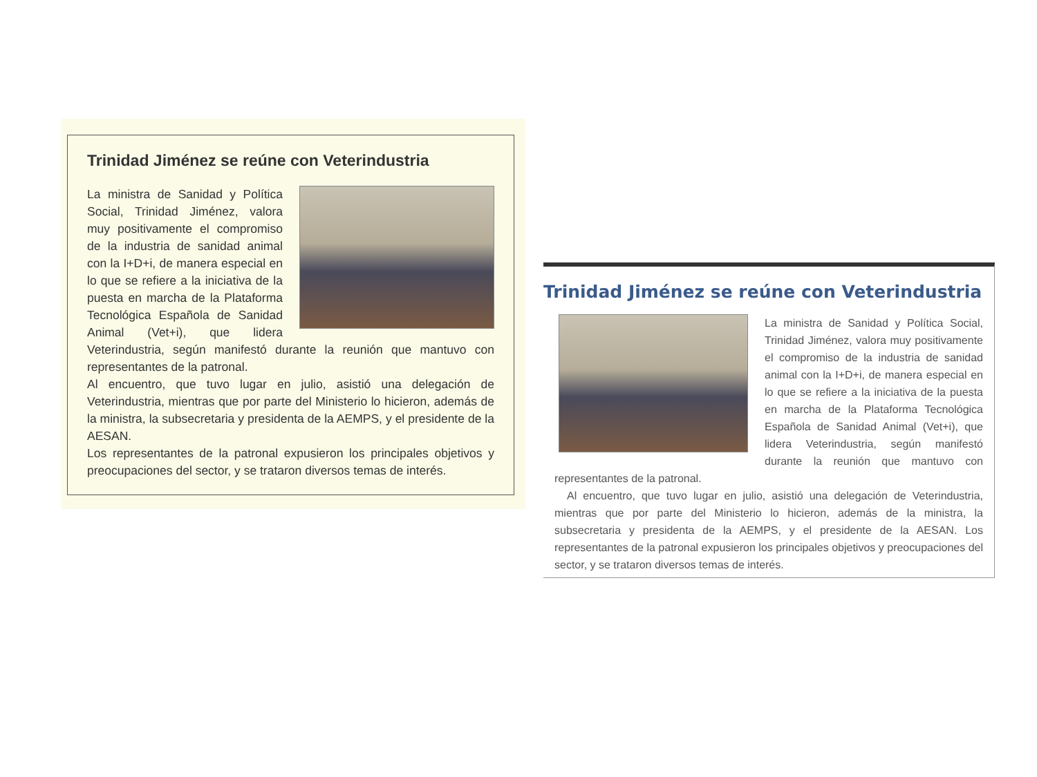Trinidad Jiménez se reúne con Veterindustria
La ministra de Sanidad y Política Social, Trinidad Jiménez, valora muy positivamente el compromiso de la industria de sanidad animal con la I+D+i, de manera especial en lo que se refiere a la iniciativa de la puesta en marcha de la Plataforma Tecnológica Española de Sanidad Animal (Vet+i), que lidera Veterindustria, según manifestó durante la reunión que mantuvo con representantes de la patronal.
Al encuentro, que tuvo lugar en julio, asistió una delegación de Veterindustria, mientras que por parte del Ministerio lo hicieron, además de la ministra, la subsecretaria y presidenta de la AEMPS, y el presidente de la AESAN.
Los representantes de la patronal expusieron los principales objetivos y preocupaciones del sector, y se trataron diversos temas de interés.
Trinidad Jiménez se reúne con Veterindustria
La ministra de Sanidad y Política Social, Trinidad Jiménez, valora muy positivamente el compromiso de la industria de sanidad animal con la I+D+i, de manera especial en lo que se refiere a la iniciativa de la puesta en marcha de la Plataforma Tecnológica Española de Sanidad Animal (Vet+i), que lidera Veterindustria, según manifestó durante la reunión que mantuvo con representantes de la patronal.
Al encuentro, que tuvo lugar en julio, asistió una delegación de Veterindustria, mientras que por parte del Ministerio lo hicieron, además de la ministra, la subsecretaria y presidenta de la AEMPS, y el presidente de la AESAN. Los representantes de la patronal expusieron los principales objetivos y preocupaciones del sector, y se trataron diversos temas de interés.